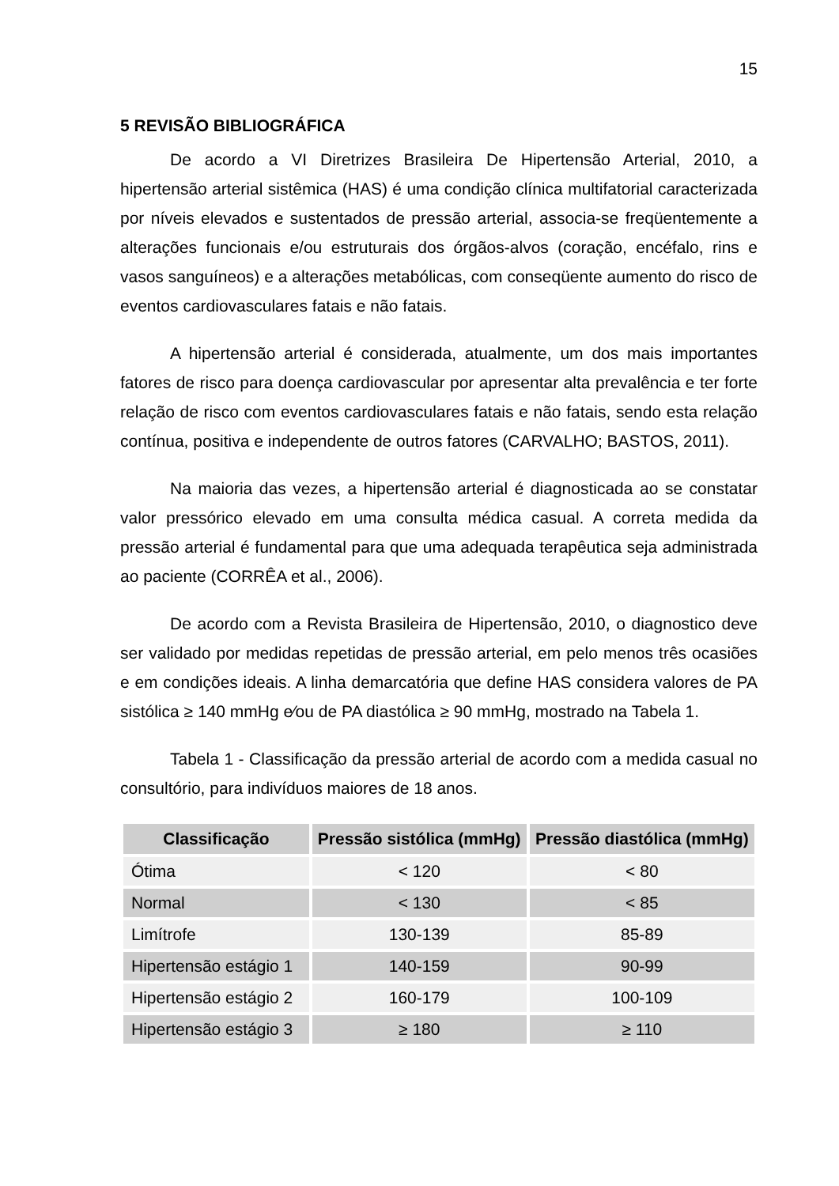15
5 REVISÃO BIBLIOGRÁFICA
De acordo a VI Diretrizes Brasileira De Hipertensão Arterial, 2010, a hipertensão arterial sistêmica (HAS) é uma condição clínica multifatorial caracterizada por níveis elevados e sustentados de pressão arterial, associa-se freqüentemente a alterações funcionais e/ou estruturais dos órgãos-alvos (coração, encéfalo, rins e vasos sanguíneos) e a alterações metabólicas, com conseqüente aumento do risco de eventos cardiovasculares fatais e não fatais.
A hipertensão arterial é considerada, atualmente, um dos mais importantes fatores de risco para doença cardiovascular por apresentar alta prevalência e ter forte relação de risco com eventos cardiovasculares fatais e não fatais, sendo esta relação contínua, positiva e independente de outros fatores (CARVALHO; BASTOS, 2011).
Na maioria das vezes, a hipertensão arterial é diagnosticada ao se constatar valor pressórico elevado em uma consulta médica casual. A correta medida da pressão arterial é fundamental para que uma adequada terapêutica seja administrada ao paciente (CORRÊA et al., 2006).
De acordo com a Revista Brasileira de Hipertensão, 2010, o diagnostico deve ser validado por medidas repetidas de pressão arterial, em pelo menos três ocasiões e em condições ideais. A linha demarcatória que define HAS considera valores de PA sistólica ≥ 140 mmHg e⁄ou de PA diastólica ≥ 90 mmHg, mostrado na Tabela 1.
Tabela 1 - Classificação da pressão arterial de acordo com a medida casual no consultório, para indivíduos maiores de 18 anos.
| Classificação | Pressão sistólica (mmHg) | Pressão diastólica (mmHg) |
| --- | --- | --- |
| Ótima | < 120 | < 80 |
| Normal | < 130 | < 85 |
| Limítrofe | 130-139 | 85-89 |
| Hipertensão estágio 1 | 140-159 | 90-99 |
| Hipertensão estágio 2 | 160-179 | 100-109 |
| Hipertensão estágio 3 | ≥ 180 | ≥ 110 |